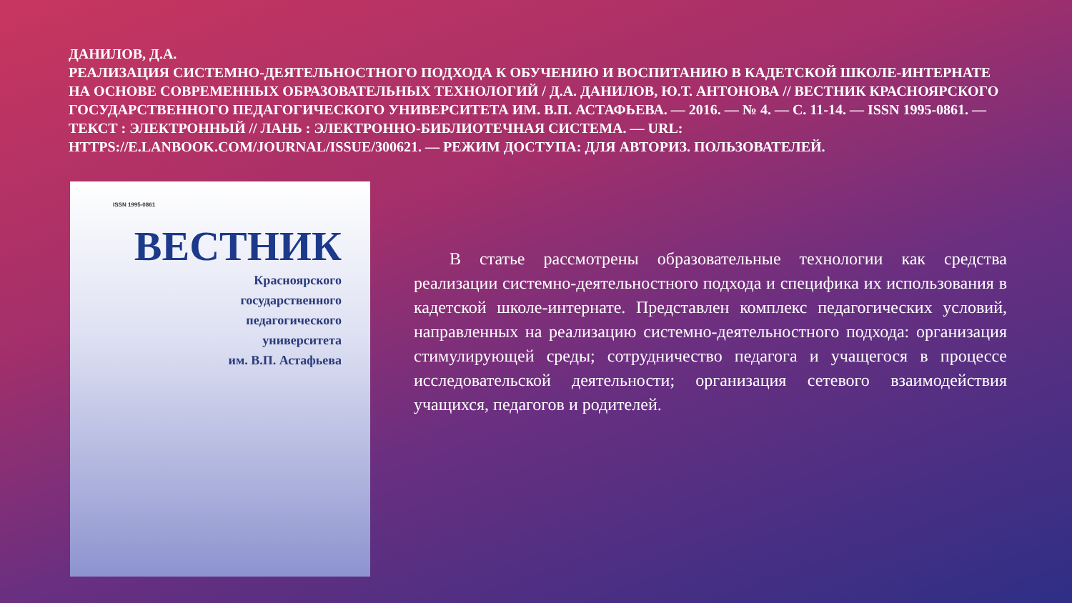ДАНИЛОВ, Д.А.
РЕАЛИЗАЦИЯ СИСТЕМНО-ДЕЯТЕЛЬНОСТНОГО ПОДХОДА К ОБУЧЕНИЮ И ВОСПИТАНИЮ В КАДЕТСКОЙ ШКОЛЕ-ИНТЕРНАТЕ НА ОСНОВЕ СОВРЕМЕННЫХ ОБРАЗОВАТЕЛЬНЫХ ТЕХНОЛОГИЙ / Д.А. ДАНИЛОВ, Ю.Т. АНТОНОВА // ВЕСТНИК КРАСНОЯРСКОГО ГОСУДАРСТВЕННОГО ПЕДАГОГИЧЕСКОГО УНИВЕРСИТЕТА ИМ. В.П. АСТАФЬЕВА. — 2016. — № 4. — С. 11-14. — ISSN 1995-0861. — ТЕКСТ : ЭЛЕКТРОННЫЙ // ЛАНЬ : ЭЛЕКТРОННО-БИБЛИОТЕЧНАЯ СИСТЕМА. — URL: HTTPS://E.LANBOOK.COM/JOURNAL/ISSUE/300621. — РЕЖИМ ДОСТУПА: ДЛЯ АВТОРИЗ. ПОЛЬЗОВАТЕЛЕЙ.
ISSN 1995-0861
ВЕСТНИК
Красноярского
государственного
педагогического
университета
им. В.П. Астафьева
В статье рассмотрены образовательные технологии как средства реализации системно-деятельностного подхода и специфика их использования в кадетской школе-интернате. Представлен комплекс педагогических условий, направленных на реализацию системно-деятельностного подхода: организация стимулирующей среды; сотрудничество педагога и учащегося в процессе исследовательской деятельности; организация сетевого взаимодействия учащихся, педагогов и родителей.